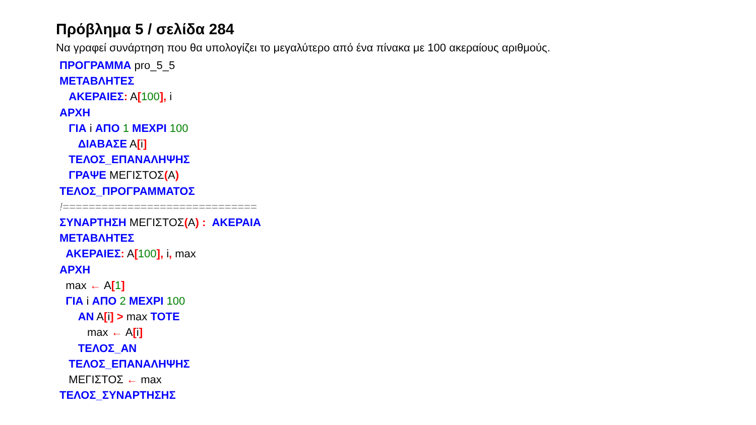Πρόβλημα 5 / σελίδα 284
Να γραφεί συνάρτηση που θα υπολογίζει το μεγαλύτερο από ένα πίνακα με 100 ακεραίους αριθμούς.
ΠΡΟΓΡΑΜΜΑ pro_5_5
ΜΕΤΑΒΛΗΤΕΣ
ΑΚΕΡΑΙΕΣ: Α[100], i
ΑΡΧΗ
ΓΙΑ i ΑΠΟ 1 ΜΕΧΡΙ 100
ΔΙΑΒΑΣΕ Α[i]
ΤΕΛΟΣ_ΕΠΑΝΑΛΗΨΗΣ
ΓΡΑΨΕ ΜΕΓΙΣΤΟΣ(Α)
ΤΕΛΟΣ_ΠΡΟΓΡΑΜΜΑΤΟΣ
!==============================
ΣΥΝΑΡΤΗΣΗ ΜΕΓΙΣΤΟΣ(Α) : ΑΚΕΡΑΙΑ
ΜΕΤΑΒΛΗΤΕΣ
ΑΚΕΡΑΙΕΣ: Α[100], i, max
ΑΡΧΗ
max ← Α[1]
ΓΙΑ i ΑΠΟ 2 ΜΕΧΡΙ 100
ΑΝ Α[i] > max ΤΟΤΕ
max ← Α[i]
ΤΕΛΟΣ_ΑΝ
ΤΕΛΟΣ_ΕΠΑΝΑΛΗΨΗΣ
ΜΕΓΙΣΤΟΣ ← max
ΤΕΛΟΣ_ΣΥΝΑΡΤΗΣΗΣ